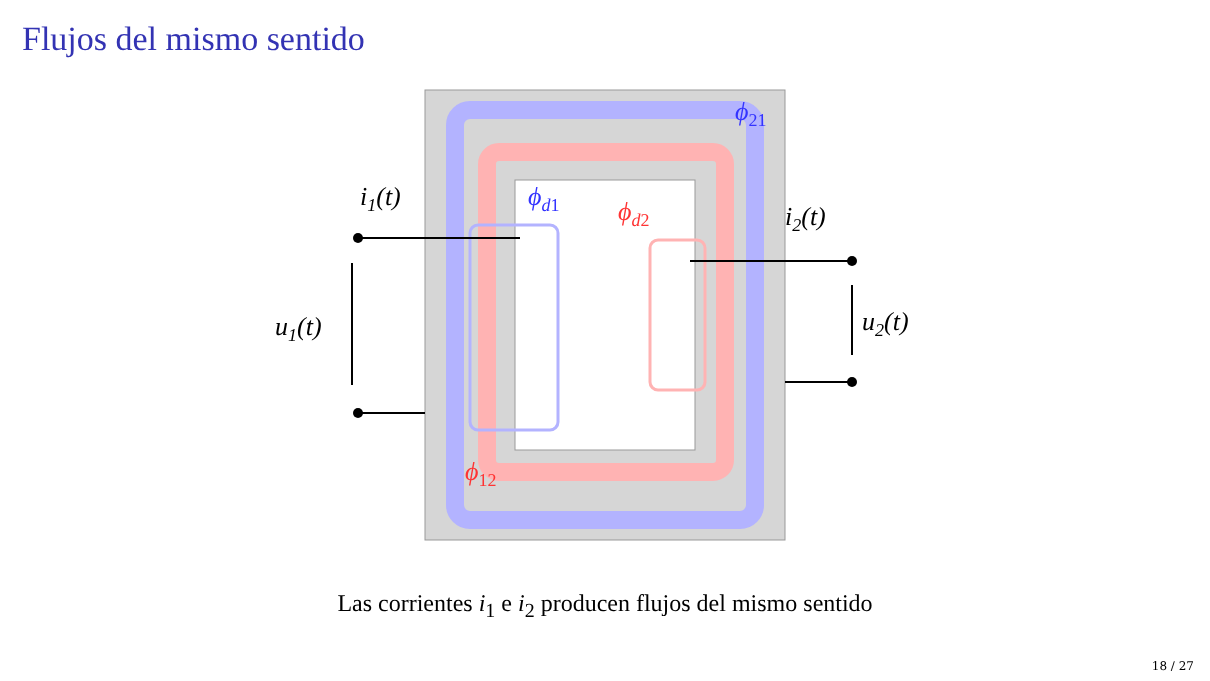Flujos del mismo sentido
i1(t)
i2(t)
u1(t)
u2(t)
ϕ21
ϕd1
ϕd2
ϕ12
Las corrientes i<sub>1</sub> e i<sub>2</sub> producen flujos del mismo sentido
18 / 27